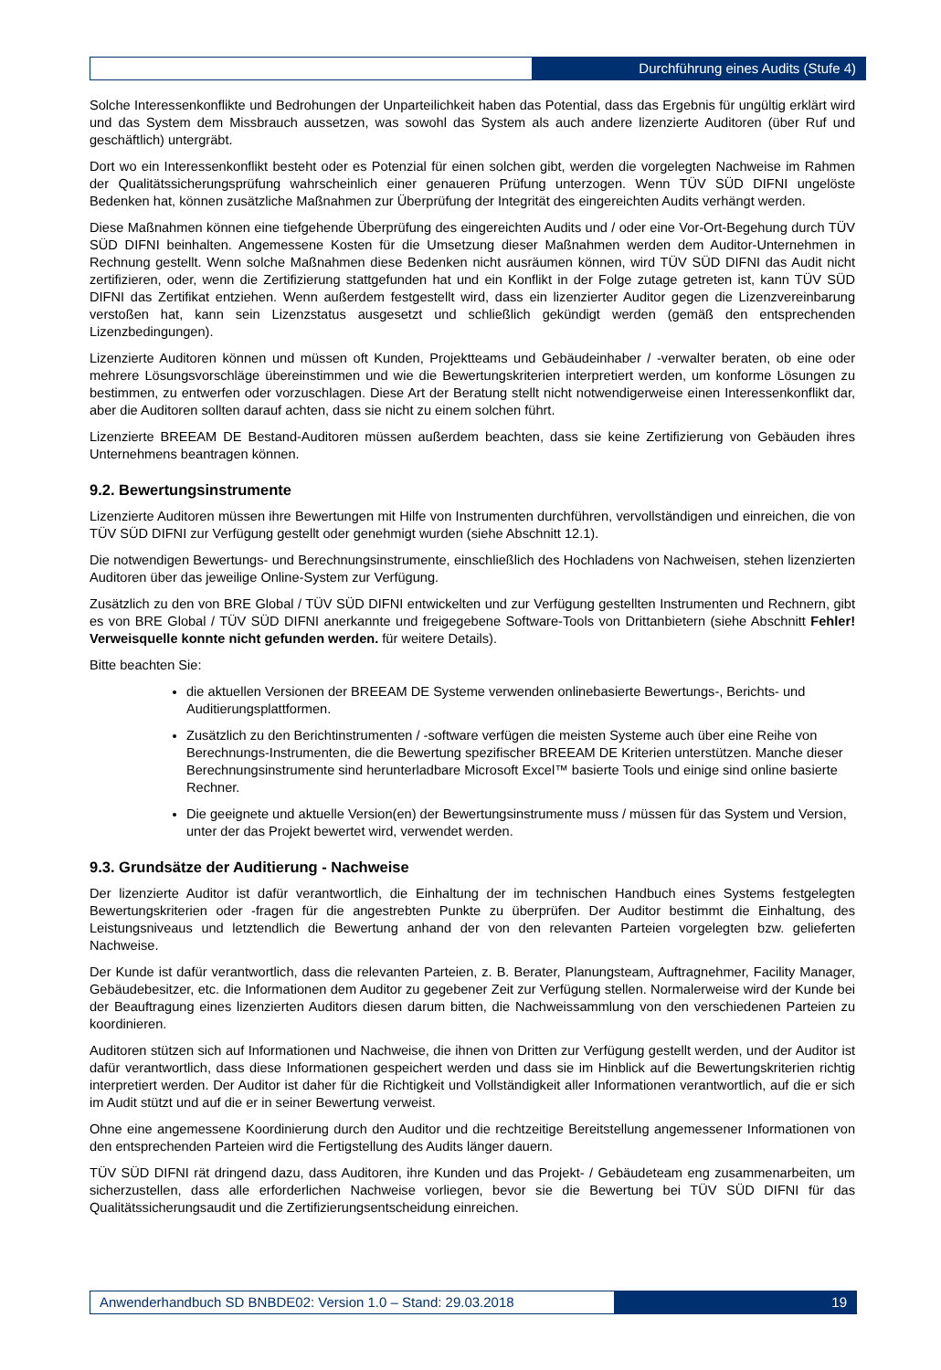Durchführung eines Audits (Stufe 4)
Solche Interessenkonflikte und Bedrohungen der Unparteilichkeit haben das Potential, dass das Ergebnis für ungültig erklärt wird und das System dem Missbrauch aussetzen, was sowohl das System als auch andere lizenzierte Auditoren (über Ruf und geschäftlich) untergräbt.
Dort wo ein Interessenkonflikt besteht oder es Potenzial für einen solchen gibt, werden die vorgelegten Nachweise im Rahmen der Qualitätssicherungsprüfung wahrscheinlich einer genaueren Prüfung unterzogen. Wenn TÜV SÜD DIFNI ungelöste Bedenken hat, können zusätzliche Maßnahmen zur Überprüfung der Integrität des eingereichten Audits verhängt werden.
Diese Maßnahmen können eine tiefgehende Überprüfung des eingereichten Audits und / oder eine Vor-Ort-Begehung durch TÜV SÜD DIFNI beinhalten. Angemessene Kosten für die Umsetzung dieser Maßnahmen werden dem Auditor-Unternehmen in Rechnung gestellt. Wenn solche Maßnahmen diese Bedenken nicht ausräumen können, wird TÜV SÜD DIFNI das Audit nicht zertifizieren, oder, wenn die Zertifizierung stattgefunden hat und ein Konflikt in der Folge zutage getreten ist, kann TÜV SÜD DIFNI das Zertifikat entziehen. Wenn außerdem festgestellt wird, dass ein lizenzierter Auditor gegen die Lizenzvereinbarung verstoßen hat, kann sein Lizenzstatus ausgesetzt und schließlich gekündigt werden (gemäß den entsprechenden Lizenzbedingungen).
Lizenzierte Auditoren können und müssen oft Kunden, Projektteams und Gebäudeinhaber / -verwalter beraten, ob eine oder mehrere Lösungsvorschläge übereinstimmen und wie die Bewertungskriterien interpretiert werden, um konforme Lösungen zu bestimmen, zu entwerfen oder vorzuschlagen. Diese Art der Beratung stellt nicht notwendigerweise einen Interessenkonflikt dar, aber die Auditoren sollten darauf achten, dass sie nicht zu einem solchen führt.
Lizenzierte BREEAM DE Bestand-Auditoren müssen außerdem beachten, dass sie keine Zertifizierung von Gebäuden ihres Unternehmens beantragen können.
9.2. Bewertungsinstrumente
Lizenzierte Auditoren müssen ihre Bewertungen mit Hilfe von Instrumenten durchführen, vervollständigen und einreichen, die von TÜV SÜD DIFNI zur Verfügung gestellt oder genehmigt wurden (siehe Abschnitt 12.1).
Die notwendigen Bewertungs- und Berechnungsinstrumente, einschließlich des Hochladens von Nachweisen, stehen lizenzierten Auditoren über das jeweilige Online-System zur Verfügung.
Zusätzlich zu den von BRE Global / TÜV SÜD DIFNI entwickelten und zur Verfügung gestellten Instrumenten und Rechnern, gibt es von BRE Global / TÜV SÜD DIFNI anerkannte und freigegebene Software-Tools von Drittanbietern (siehe Abschnitt Fehler! Verweisquelle konnte nicht gefunden werden. für weitere Details).
Bitte beachten Sie:
die aktuellen Versionen der BREEAM DE Systeme verwenden onlinebasierte Bewertungs-, Berichts- und Auditierungsplattformen.
Zusätzlich zu den Berichtinstrumenten / -software verfügen die meisten Systeme auch über eine Reihe von Berechnungs-Instrumenten, die die Bewertung spezifischer BREEAM DE Kriterien unterstützen. Manche dieser Berechnungsinstrumente sind herunterladbare Microsoft Excel™ basierte Tools und einige sind online basierte Rechner.
Die geeignete und aktuelle Version(en) der Bewertungsinstrumente muss / müssen für das System und Version, unter der das Projekt bewertet wird, verwendet werden.
9.3. Grundsätze der Auditierung - Nachweise
Der lizenzierte Auditor ist dafür verantwortlich, die Einhaltung der im technischen Handbuch eines Systems festgelegten Bewertungskriterien oder -fragen für die angestrebten Punkte zu überprüfen. Der Auditor bestimmt die Einhaltung, des Leistungsniveaus und letztendlich die Bewertung anhand der von den relevanten Parteien vorgelegten bzw. gelieferten Nachweise.
Der Kunde ist dafür verantwortlich, dass die relevanten Parteien, z. B. Berater, Planungsteam, Auftragnehmer, Facility Manager, Gebäudebesitzer, etc. die Informationen dem Auditor zu gegebener Zeit zur Verfügung stellen. Normalerweise wird der Kunde bei der Beauftragung eines lizenzierten Auditors diesen darum bitten, die Nachweissammlung von den verschiedenen Parteien zu koordinieren.
Auditoren stützen sich auf Informationen und Nachweise, die ihnen von Dritten zur Verfügung gestellt werden, und der Auditor ist dafür verantwortlich, dass diese Informationen gespeichert werden und dass sie im Hinblick auf die Bewertungskriterien richtig interpretiert werden. Der Auditor ist daher für die Richtigkeit und Vollständigkeit aller Informationen verantwortlich, auf die er sich im Audit stützt und auf die er in seiner Bewertung verweist.
Ohne eine angemessene Koordinierung durch den Auditor und die rechtzeitige Bereitstellung angemessener Informationen von den entsprechenden Parteien wird die Fertigstellung des Audits länger dauern.
TÜV SÜD DIFNI rät dringend dazu, dass Auditoren, ihre Kunden und das Projekt- / Gebäudeteam eng zusammenarbeiten, um sicherzustellen, dass alle erforderlichen Nachweise vorliegen, bevor sie die Bewertung bei TÜV SÜD DIFNI für das Qualitätssicherungsaudit und die Zertifizierungsentscheidung einreichen.
Anwenderhandbuch SD BNBDE02: Version 1.0 – Stand: 29.03.2018
19